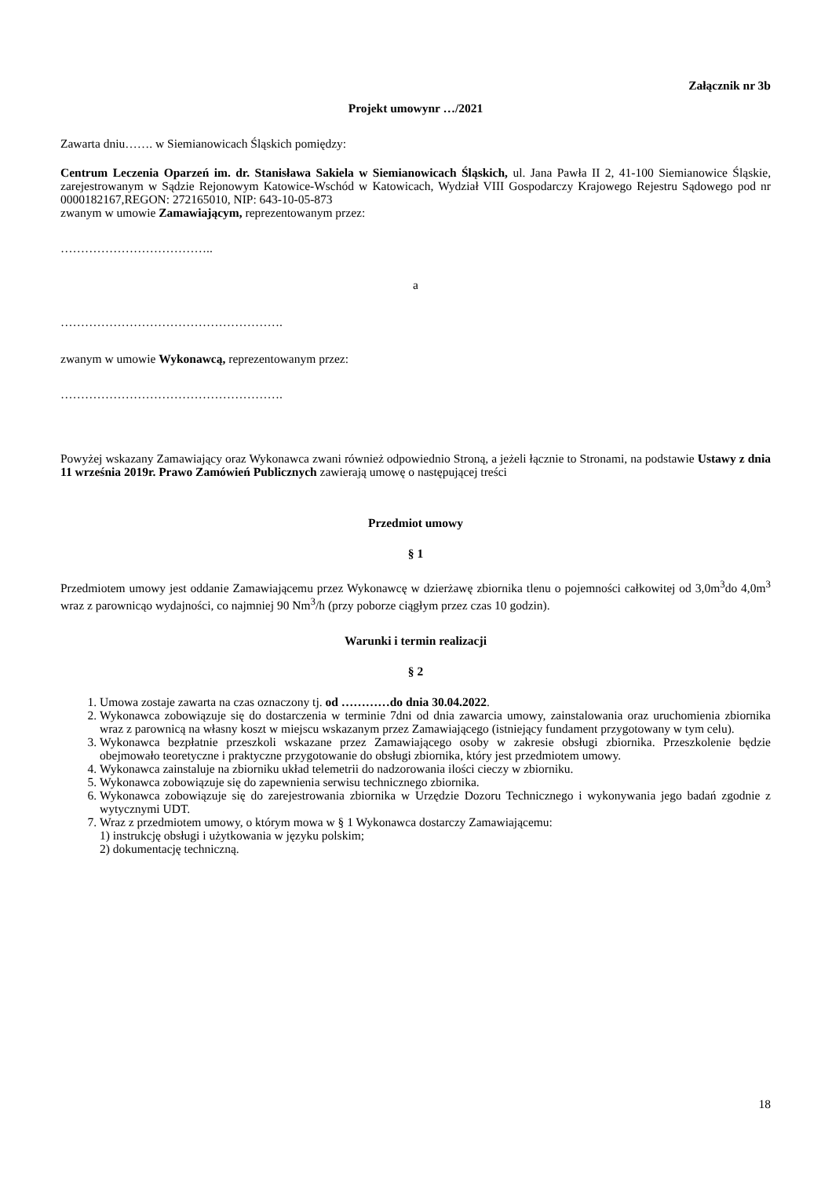Załącznik nr 3b
Projekt umowynr …/2021
Zawarta dniu……. w Siemianowicach Śląskich pomiędzy:
Centrum Leczenia Oparzeń im. dr. Stanisława Sakiela w Siemianowicach Śląskich, ul. Jana Pawła II 2, 41-100 Siemianowice Śląskie, zarejestrowanym w Sądzie Rejonowym Katowice-Wschód w Katowicach, Wydział VIII Gospodarczy Krajowego Rejestru Sądowego pod nr 0000182167,REGON: 272165010, NIP: 643-10-05-873
zwanym w umowie Zamawiającym, reprezentowanym przez:
………………………………..
a
……………………………………………….
zwanym w umowie Wykonawcą, reprezentowanym przez:
……………………………………………….
Powyżej wskazany Zamawiający oraz Wykonawca zwani również odpowiednio Stroną, a jeżeli łącznie to Stronami, na podstawie Ustawy z dnia 11 września 2019r. Prawo Zamówień Publicznych zawierają umowę o następującej treści
Przedmiot umowy
§ 1
Przedmiotem umowy jest oddanie Zamawiającemu przez Wykonawcę w dzierżawę zbiornika tlenu o pojemności całkowitej od 3,0m<sup>3</sup>do 4,0m<sup>3</sup> wraz z parownicąo wydajności, co najmniej 90 Nm<sup>3</sup>/h (przy poborze ciągłym przez czas 10 godzin).
Warunki i termin realizacji
§ 2
1. Umowa zostaje zawarta na czas oznaczony tj. od …………do dnia 30.04.2022.
2. Wykonawca zobowiązuje się do dostarczenia w terminie 7dni od dnia zawarcia umowy, zainstalowania oraz uruchomienia zbiornika wraz z parownicą na własny koszt w miejscu wskazanym przez Zamawiającego (istniejący fundament przygotowany w tym celu).
3. Wykonawca bezpłatnie przeszkoli wskazane przez Zamawiającego osoby w zakresie obsługi zbiornika. Przeszkolenie będzie obejmowało teoretyczne i praktyczne przygotowanie do obsługi zbiornika, który jest przedmiotem umowy.
4. Wykonawca zainstaluje na zbiorniku układ telemetrii do nadzorowania ilości cieczy w zbiorniku.
5. Wykonawca zobowiązuje się do zapewnienia serwisu technicznego zbiornika.
6. Wykonawca zobowiązuje się do zarejestrowania zbiornika w Urzędzie Dozoru Technicznego i wykonywania jego badań zgodnie z wytycznymi UDT.
7. Wraz z przedmiotem umowy, o którym mowa w § 1 Wykonawca dostarczy Zamawiającemu:
1) instrukcję obsługi i użytkowania w języku polskim;
2) dokumentację techniczną.
18